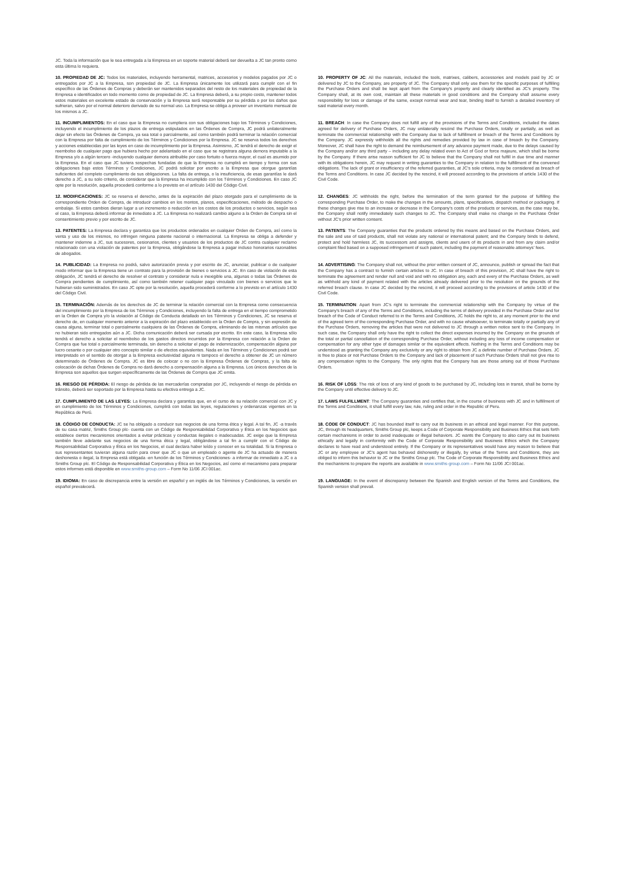JC. Toda la información que le sea entregada a la Empresa en un soporte material deberá ser devuelta a JC tan pronto como esta última lo requiera.
10. PROPIEDAD DE JC: Todos los materiales, incluyendo herramental, matrices, accesorios y modelos pagados por JC o entregados por JC a la Empresa, son propiedad de JC. La Empresa únicamente los utilizará para cumplir con el fin específico de las Órdenes de Compras y deberán ser mantenidos separados del resto de los materiales de propiedad de la Empresa e identificados en todo momento como de propiedad de JC. La Empresa deberá, a su propio costo, mantener todos estos materiales en excelente estado de conservación y la Empresa será responsable por su pérdida o por los daños que sufrieran, salvo por el normal deterioro derivado de su normal uso. La Empresa se obliga a proveer un inventario mensual de los mismos a JC.
10. PROPERTY OF JC: All the materials, included the tools, matrixes, calibers, accessories and models paid by JC or delivered by JC to the Company, are property of JC. The Company shall only use them for the specific purposes of fulfilling the Purchase Orders and shall be kept apart from the Company's property and clearly identified as JC's property. The Company shall, at its own cost, maintain all these materials in good conditions and the Company shall assume every responsibility for loss or damage of the same, except normal wear and tear, binding itself to furnish a detailed inventory of said material every month.
11. INCUMPLIMIENTOS: En el caso que la Empresa no cumpliera con sus obligaciones bajo los Términos y Condiciones, incluyendo el incumplimiento de los plazos de entrega estipulados en las Órdenes de Compra, JC podrá unilateralmente dejar sin efecto las Órdenes de Compra, ya sea total o parcialmente, así como también podrá terminar la relación comercial con la Empresa por falta de cumplimiento de los Términos y Condiciones por la Empresa. JC se reserva todos los derechos y acciones establecidas por las leyes en caso de incumplimiento por la Empresa. Asimismo, JC tendrá el derecho de exigir el reembolso de cualquier pago que hubiera hecho por adelantado en el caso que se registrara alguna demora imputable a la Empresa y/o a algún tercero -incluyendo cualquier demora atribuible por caso fortuito o fuerza mayor, el cual es asumido por la Empresa. En el caso que JC tuviera sospechas fundadas de que la Empresa no cumplirá en tiempo y forma con sus obligaciones bajo estos Términos y Condiciones, JC podrá solicitar por escrito a la Empresa que otorgue garantías suficientes del completo cumplimiento de sus obligaciones. La falta de entrega, o la insuficiencia, de esas garantías le dará derecho a JC, a su solo criterio, de considerar que la Empresa ha incumplido con los Términos y Condiciones. En caso JC opte por la resolución, aquella procederá conforme a lo previsto en el artículo 1430 del Código Civil.
11. BREACH: In case the Company does not fulfill any of the provisions of the Terms and Conditions, included the dates agreed for delivery of Purchase Orders, JC may unilaterally rescind the Purchase Orders, totally or partially, as well as terminate the commercial relationship with the Company due to lack of fulfillment or breach of the Terms and Conditions by the Company. JC expressly withholds all the rights and remedies provided by law in case of breach by the Company. Moreover, JC shall have the right to demand the reimbursement of any advance payment made, due to the delays caused by the Company and/or any third party – including any delay related even to Act of God or force majeure, which shall be borne by the Company. If there arise reason sufficient for JC to believe that the Company shall not fulfill in due time and manner with its obligations herein, JC may request in writing guaranties to the Company in relation to the fulfillment of the convened obligations. The lack of grant or insufficiency of the referred guaranties, at JC's sole criteria, may be considered as breach of the Terms and Conditions. In case JC decided by the rescind, it will proceed according to the provisions of article 1430 of the Civil Code.
12. MODIFICACIONES: JC se reserva el derecho, antes de la expiración del plazo otorgado para el cumplimiento de la correspondiente Orden de Compra, de introducir cambios en los montos, planos, especificaciones, método de despacho o embalaje. Si estos cambios dieran lugar a un incremento o reducción en los costos de los productos o servicios, según sea el caso, la Empresa deberá informar de inmediato a JC. La Empresa no realizará cambio alguno a la Orden de Compra sin el consentimiento previo y por escrito de JC.
12. CHANGES: JC withholds the right, before the termination of the term granted for the purpose of fulfilling the corresponding Purchase Order, to make the changes in the amounts, plans, specifications, dispatch method or packaging. If these changes give rise to an increase or decrease in the Company's costs of the products or services, as the case may be, the Company shall notify immediately such changes to JC. The Company shall make no change in the Purchase Order without JC's prior written consent.
13. PATENTES: La Empresa declara y garantiza que los productos ordenados en cualquier Orden de Compra, así como la venta y uso de los mismos, no infringen ninguna patente nacional o internacional. La Empresa se obliga a defender y mantener indemne a JC, sus sucesores, cesionarios, clientes y usuarios de los productos de JC contra cualquier reclamo relacionado con una violación de patentes por la Empresa, obligándose la Empresa a pagar incluso honorarios razonables de abogados.
13. PATENTS: The Company guaranties that the products ordered by this means and based on the Purchase Orders, and the sale and use of said products, shall not violate any national or international patent; and the Company binds to defend, protect and hold harmless JC, its successors and assigns, clients and users of its products in and from any claim and/or complaint filed based on a supposed infringement of such patent, including the payment of reasonable attorneys' fees.
14. PUBLICIDAD: La Empresa no podrá, salvo autorización previa y por escrito de JC, anunciar, publicar o de cualquier modo informar que la Empresa tiene un contrato para la provisión de bienes o servicios a JC. En caso de violación de esta obligación, JC tendrá el derecho de resolver el contrato y considerar nula e inexigible una, algunas o todas las Órdenes de Compra pendientes de cumplimiento, así como también retener cualquier pago vinculado con bienes o servicios que le hubieran sido suministrados. En caso JC opte por la resolución, aquella procederá conforme a lo previsto en el artículo 1430 del Código Civil.
14. ADVERTISING: The Company shall not, without the prior written consent of JC, announce, publish or spread the fact that the Company has a contract to furnish certain articles to JC. In case of breach of this provision, JC shall have the right to terminate the agreement and render null and void and with no obligation any, each and every of the Purchase Orders, as well as withhold any kind of payment related with the articles already delivered prior to the resolution on the grounds of the referred breach clause. In case JC decided by the rescind, it will proceed according to the provisions of article 1430 of the Civil Code.
15. TERMINACIÓN: Además de los derechos de JC de terminar la relación comercial con la Empresa como consecuencia del incumplimiento por la Empresa de los Términos y Condiciones, incluyendo la falta de entrega en el tiempo comprometido en la Orden de Compra y/o la violación al Código de Conducta detallado en los Términos y Condiciones, JC se reserva el derecho de, en cualquier momento anterior a la expiración del plazo establecido en la Orden de Compra, y sin expresión de causa alguna, terminar total o parcialmente cualquiera de las Órdenes de Compra, eliminando de las mismas artículos que no hubieran sido entregados aún a JC. Dicha comunicación deberá ser cursada por escrito. En este caso, la Empresa sólo tendrá el derecho a solicitar el reembolso de los gastos directos incurridos por la Empresa con relación a la Orden de Compra que fue total o parcialmente terminada, sin derecho a solicitar el pago de indemnización, compensación alguna por lucro cesante o por cualquier otro concepto similar o de efectos equivalentes. Nada en los Términos y Condiciones podrá ser interpretado en el sentido de otorgar a la Empresa exclusividad alguna ni tampoco el derecho a obtener de JC un número determinado de Órdenes de Compra. JC es libre de colocar o no con la Empresa Órdenes de Compras, y la falta de colocación de dichas Órdenes de Compra no dará derecho a compensación alguna a la Empresa. Los únicos derechos de la Empresa son aquellos que surgen específicamente de las Órdenes de Compra que JC emita.
15. TERMINATION: Apart from JC's right to terminate the commercial relationship with the Company by virtue of the Company's breach of any of the Terms and Conditions, including the terms of delivery provided in the Purchase Order and for breach of the Code of Conduct referred to in the Terms and Conditions, JC holds the right to, at any moment prior to the end of the agreed term of the corresponding Purchase Order, and with no cause whatsoever, to terminate totally or partially any of the Purchase Orders, removing the articles that were not delivered to JC through a written notice sent to the Company. In such case, the Company shall only have the right to collect the direct expenses incurred by the Company on the grounds of the total or partial cancellation of the corresponding Purchase Order, without including any loss of income compensation or compensation for any other type of damages similar or the equivalent effects. Nothing in the Terms and Conditions may be understood as granting the Company any exclusivity or any right to obtain from JC a definite number of Purchase Orders. JC is free to place or not Purchase Orders to the Company and lack of placement of such Purchase Orders shall not give rise to any compensation rights to the Company. The only rights that the Company has are those arising out of those Purchase Orders.
16. RIESGO DE PÉRDIDA: El riesgo de pérdida de las mercaderías compradas por JC, incluyendo el riesgo de pérdida en tránsito, deberá ser soportado por la Empresa hasta su efectiva entrega a JC.
16. RISK OF LOSS: The risk of loss of any kind of goods to be purchased by JC, including loss in transit, shall be borne by the Company until effective delivery to JC.
17. CUMPLIMIENTO DE LAS LEYES: La Empresa declara y garantiza que, en el curso de su relación comercial con JC y en cumplimiento de los Términos y Condiciones, cumplirá con todas las leyes, regulaciones y ordenanzas vigentes en la República de Perú.
17. LAWS FULFILLMENT: The Company guaranties and certifies that, in the course of business with JC and in fulfillment of the Terms and Conditions, it shall fulfill every law, rule, ruling and order in the Republic of Peru.
18. CÓDIGO DE CONDUCTA: JC se ha obligado a conducir sus negocios de una forma ética y legal. A tal fin, JC -a través de su casa matriz, Smiths Group plc- cuenta con un Código de Responsabilidad Corporativa y Ética en los Negocios que establece ciertos mecanismos orientados a evitar prácticas y conductas ilegales o inadecuadas. JC exige que la Empresa también lleve adelante sus negocios de una forma ética y legal, obligándose a tal fin a cumplir con el Código de Responsabilidad Corporativa y Ética en los Negocios, el cual declara haber leído y conocer en su totalidad. Si la Empresa o sus representantes tuvieran alguna razón para creer que JC o que un empleado o agente de JC ha actuado de manera deshonesta o ilegal, la Empresa está obligada -en función de los Términos y Condiciones- a informar de inmediato a JC o a Smiths Group plc. El Código de Responsabilidad Corporativa y Ética en los Negocios, así como el mecanismo para preparar estos informes está disponible en www.smiths-group.com – Form No 11/06 JCI 001ac.
18. CODE OF CONDUCT: JC has bounded itself to carry out its business in an ethical and legal manner. For this purpose, JC, through its headquarters, Smiths Group plc, keeps a Code of Corporate Responsibility and Business Ethics that sets forth certain mechanisms in order to avoid inadequate or illegal behaviors. JC wants the Company to also carry out its business ethically and legally in conformity with the Code of Corporate Responsibility and Business Ethics which the Company declares to have read and understood entirely. If the Company or its representatives would have any reason to believe that JC or any employee or JC's agent has behaved dishonestly or illegally, by virtue of the Terms and Conditions, they are obliged to inform this behavior to JC or the Smiths Group plc. The Code of Corporate Responsibility and Business Ethics and the mechanisms to prepare the reports are available in www.smiths-group.com – Form No 11/06 JCI 001ac.
19. IDIOMA: En caso de discrepancia entre la versión en español y en inglés de los Términos y Condiciones, la versión en español prevalecerá.
19. LANGUAGE: In the event of discrepancy between the Spanish and English version of the Terms and Conditions, the Spanish version shall prevail.